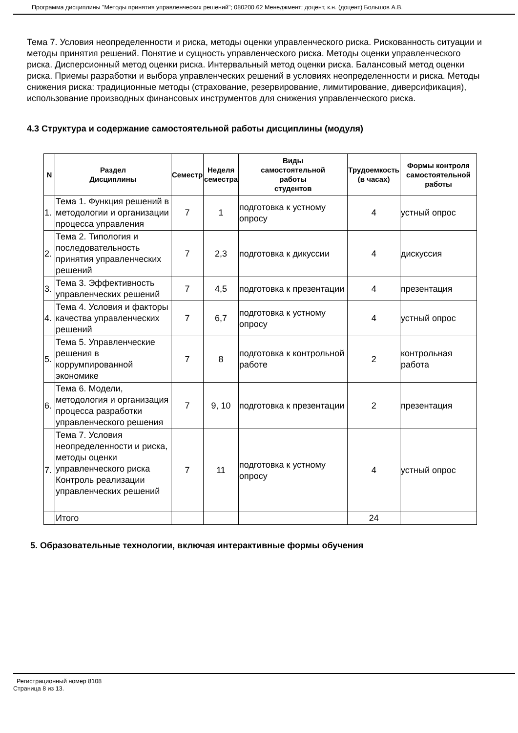Программа дисциплины "Методы принятия управленческих решений"; 080200.62 Менеджмент; доцент, к.н. (доцент) Большов А.В.
Тема 7. Условия неопределенности и риска, методы оценки управленческого риска. Рискованность ситуации и методы принятия решений. Понятие и сущность управленческого риска. Методы оценки управленческого риска. Дисперсионный метод оценки риска. Интервальный метод оценки риска. Балансовый метод оценки риска. Приемы разработки и выбора управленческих решений в условиях неопределенности и риска. Методы снижения риска: традиционные методы (страхование, резервирование, лимитирование, диверсификация), использование производных финансовых инструментов для снижения управленческого риска.
4.3 Структура и содержание самостоятельной работы дисциплины (модуля)
| N | Раздел Дисциплины | Семестр | Неделя семестра | Виды самостоятельной работы студентов | Трудоемкость (в часах) | Формы контроля самостоятельной работы |
| --- | --- | --- | --- | --- | --- | --- |
| 1. | Тема 1. Функция решений в методологии и организации процесса управления | 7 | 1 | подготовка к устному опросу | 4 | устный опрос |
| 2. | Тема 2. Типология и последовательность принятия управленческих решений | 7 | 2,3 | подготовка к дикуссии | 4 | дискуссия |
| 3. | Тема 3. Эффективность управленческих решений | 7 | 4,5 | подготовка к презентации | 4 | презентация |
| 4. | Тема 4. Условия и факторы качества управленческих решений | 7 | 6,7 | подготовка к устному опросу | 4 | устный опрос |
| 5. | Тема 5. Управленческие решения в коррумпированной экономике | 7 | 8 | подготовка к контрольной работе | 2 | контрольная работа |
| 6. | Тема 6. Модели, методология и организация процесса разработки управленческого решения | 7 | 9, 10 | подготовка к презентации | 2 | презентация |
| 7. | Тема 7. Условия неопределенности и риска, методы оценки управленческого риска Контроль реализации управленческих решений | 7 | 11 | подготовка к устному опросу | 4 | устный опрос |
| | Итого | | | | 24 | |
5. Образовательные технологии, включая интерактивные формы обучения
Регистрационный номер 8108
Страница 8 из 13.